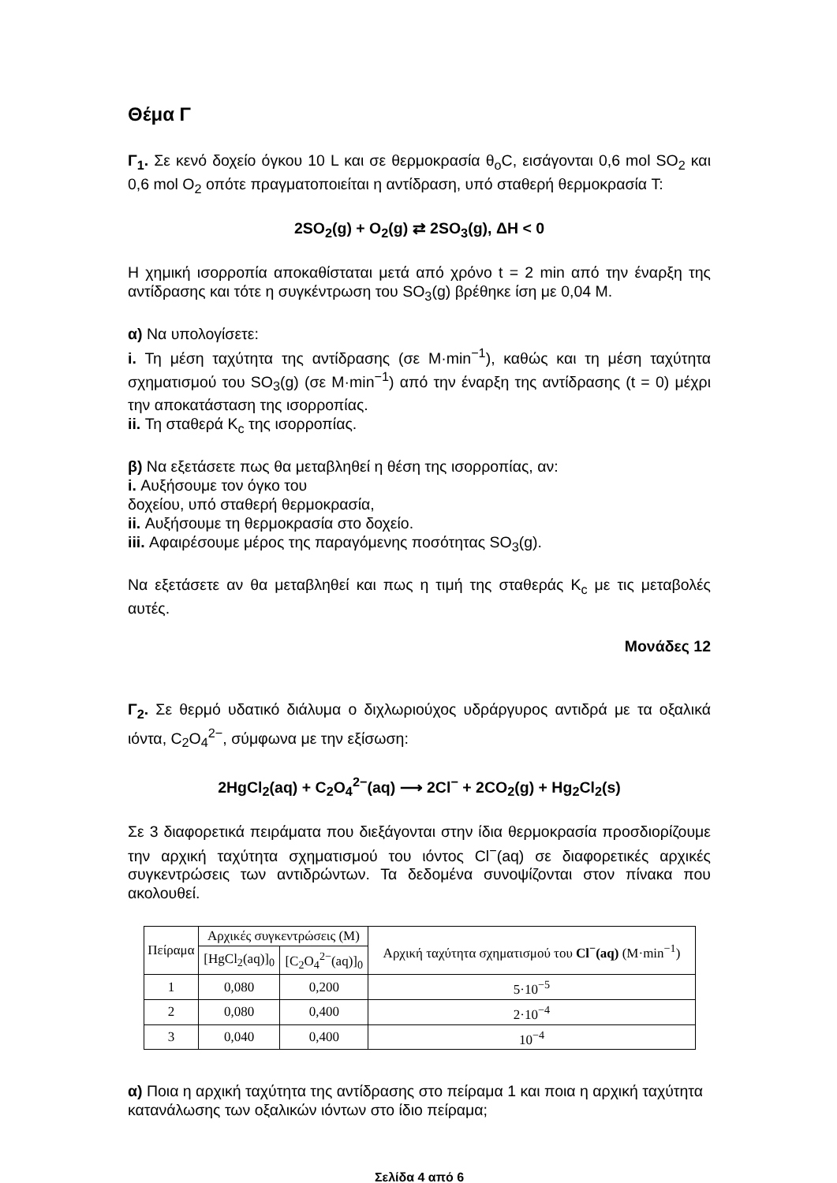Θέμα Γ
Γ<sub>1</sub>. Σε κενό δοχείο όγκου 10 L και σε θερμοκρασία θ<sub>ο</sub>C, εισάγονται 0,6 mol SO<sub>2</sub> και 0,6 mol O<sub>2</sub> οπότε πραγματοποιείται η αντίδραση, υπό σταθερή θερμοκρασία T:
2SO<sub>2</sub>(g) + O<sub>2</sub>(g) ⇄ 2SO<sub>3</sub>(g), ΔH < 0
Η χημική ισορροπία αποκαθίσταται μετά από χρόνο t = 2 min από την έναρξη της αντίδρασης και τότε η συγκέντρωση του SO<sub>3</sub>(g) βρέθηκε ίση με 0,04 M.
α) Να υπολογίσετε:
i. Τη μέση ταχύτητα της αντίδρασης (σε M·min<sup>−1</sup>), καθώς και τη μέση ταχύτητα σχηματισμού του SO<sub>3</sub>(g) (σε M·min<sup>−1</sup>) από την έναρξη της αντίδρασης (t = 0) μέχρι την αποκατάσταση της ισορροπίας.
ii. Τη σταθερά K<sub>c</sub> της ισορροπίας.
β) Να εξετάσετε πως θα μεταβληθεί η θέση της ισορροπίας, αν:
i. Αυξήσουμε τον όγκο του
δοχείου, υπό σταθερή θερμοκρασία,
ii. Αυξήσουμε τη θερμοκρασία στο δοχείο.
iii. Αφαιρέσουμε μέρος της παραγόμενης ποσότητας SO<sub>3</sub>(g).
Να εξετάσετε αν θα μεταβληθεί και πως η τιμή της σταθεράς K<sub>c</sub> με τις μεταβολές αυτές.
Μονάδες 12
Γ<sub>2</sub>. Σε θερμό υδατικό διάλυμα ο διχλωριούχος υδράργυρος αντιδρά με τα οξαλικά ιόντα, C<sub>2</sub>O<sub>4</sub><sup>2−</sup>, σύμφωνα με την εξίσωση:
2HgCl<sub>2</sub>(aq) + C<sub>2</sub>O<sub>4</sub><sup>2−</sup>(aq) ⟶ 2Cl<sup>−</sup> + 2CO<sub>2</sub>(g) + Hg<sub>2</sub>Cl<sub>2</sub>(s)
Σε 3 διαφορετικά πειράματα που διεξάγονται στην ίδια θερμοκρασία προσδιορίζουμε την αρχική ταχύτητα σχηματισμού του ιόντος Cl<sup>−</sup>(aq) σε διαφορετικές αρχικές συγκεντρώσεις των αντιδρώντων. Τα δεδομένα συνοψίζονται στον πίνακα που ακολουθεί.
| Πείραμα | Αρχικές συγκεντρώσεις (M) | | Αρχική ταχύτητα σχηματισμού του Cl<sup>−</sup>(aq) (M·min<sup>−1</sup>) |
| --- | --- | --- | --- |
| | [HgCl<sub>2</sub>(aq)]<sub>0</sub> | [C<sub>2</sub>O<sub>4</sub><sup>2−</sup>(aq)]<sub>0</sub> | |
| 1 | 0,080 | 0,200 | 5·10<sup>−5</sup> |
| 2 | 0,080 | 0,400 | 2·10<sup>−4</sup> |
| 3 | 0,040 | 0,400 | 10<sup>−4</sup> |
α) Ποια η αρχική ταχύτητα της αντίδρασης στο πείραμα 1 και ποια η αρχική ταχύτητα κατανάλωσης των οξαλικών ιόντων στο ίδιο πείραμα;
Σελίδα 4 από 6